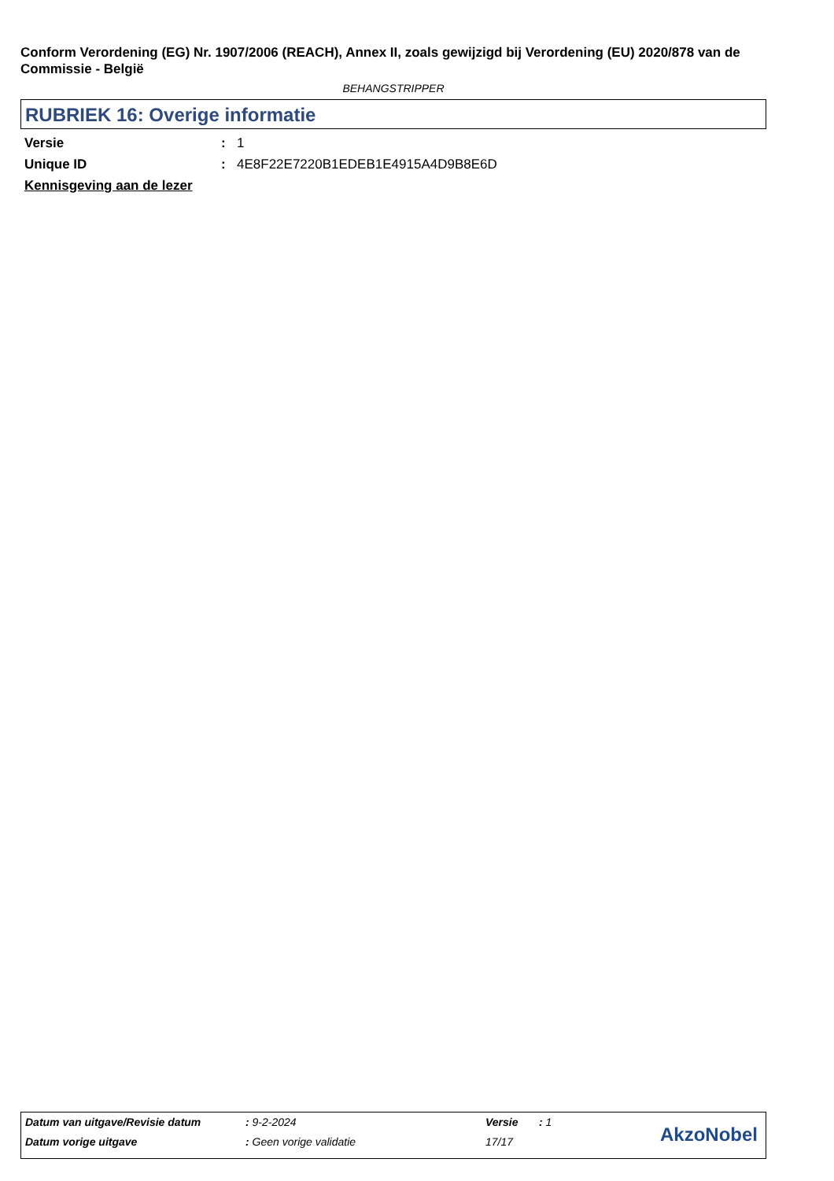Conform Verordening (EG) Nr. 1907/2006 (REACH), Annex II, zoals gewijzigd bij Verordening (EU) 2020/878 van de Commissie - België
BEHANGSTRIPPER
RUBRIEK 16: Overige informatie
Versie: 1
Unique ID: 4E8F22E7220B1EDEB1E4915A4D9B8E6D
Kennisgeving aan de lezer
Datum van uitgave/Revisie datum: 9-2-2024 Versie: 1
Datum vorige uitgave: Geen vorige validatie 17/17
AkzoNobel